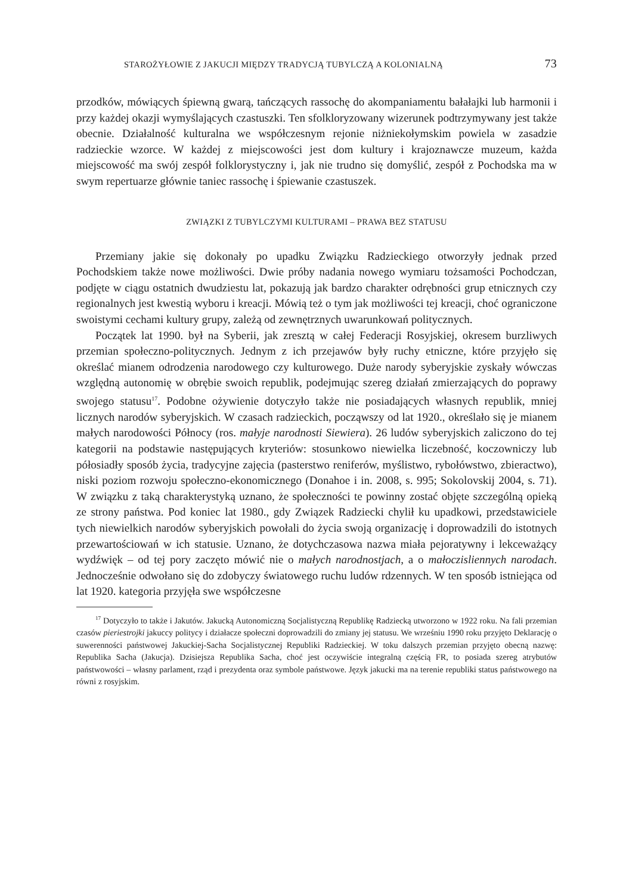STAROŻYŁOWIE Z JAKUCJI MIĘDZY TRADYCJĄ TUBYLCZĄ A KOLONIALNĄ 73
przodków, mówiących śpiewną gwarą, tańczących rassochę do akompaniamentu bałałajki lub harmonii i przy każdej okazji wymyślających czastuszki. Ten sfolkloryzowany wizerunek podtrzymywany jest także obecnie. Działalność kulturalna we współczesnym rejonie niżniekołymskim powiela w zasadzie radzieckie wzorce. W każdej z miejscowości jest dom kultury i krajoznawcze muzeum, każda miejscowość ma swój zespół folklorystyczny i, jak nie trudno się domyślić, zespół z Pochodska ma w swym repertuarze głównie taniec rassochę i śpiewanie czastuszek.
ZWIĄZKI Z TUBYLCZYMI KULTURAMI – PRAWA BEZ STATUSU
Przemiany jakie się dokonały po upadku Związku Radzieckiego otworzyły jednak przed Pochodskiem także nowe możliwości. Dwie próby nadania nowego wymiaru tożsamości Pochodczan, podjęte w ciągu ostatnich dwudziestu lat, pokazują jak bardzo charakter odrębności grup etnicznych czy regionalnych jest kwestią wyboru i kreacji. Mówią też o tym jak możliwości tej kreacji, choć ograniczone swoistymi cechami kultury grupy, zależą od zewnętrznych uwarunkowań politycznych.
Początek lat 1990. był na Syberii, jak zresztą w całej Federacji Rosyjskiej, okresem burzliwych przemian społeczno-politycznych. Jednym z ich przejawów były ruchy etniczne, które przyjęło się określać mianem odrodzenia narodowego czy kulturowego. Duże narody syberyjskie zyskały wówczas względną autonomię w obrębie swoich republik, podejmując szereg działań zmierzających do poprawy swojego statusu<sup>17</sup>. Podobne ożywienie dotyczyło także nie posiadających własnych republik, mniej licznych narodów syberyjskich. W czasach radzieckich, począwszy od lat 1920., określało się je mianem małych narodowości Północy (ros. małyje narodnosti Siewiera). 26 ludów syberyjskich zaliczono do tej kategorii na podstawie następujących kryteriów: stosunkowo niewielka liczebność, koczowniczy lub półosiadły sposób życia, tradycyjne zajęcia (pasterstwo reniferów, myślistwo, rybołówstwo, zbieractwo), niski poziom rozwoju społeczno-ekonomicznego (Donahoe i in. 2008, s. 995; Sokolovskij 2004, s. 71). W związku z taką charakterystyką uznano, że społeczności te powinny zostać objęte szczególną opieką ze strony państwa. Pod koniec lat 1980., gdy Związek Radziecki chylił ku upadkowi, przedstawiciele tych niewielkich narodów syberyjskich powołali do życia swoją organizację i doprowadzili do istotnych przewartościowań w ich statusie. Uznano, że dotychczasowa nazwa miała pejoratywny i lekceważący wydźwięk – od tej pory zaczęto mówić nie o małych narodnostjach, a o małoczisliennych narodach. Jednocześnie odwołano się do zdobyczy światowego ruchu ludów rdzennych. W ten sposób istniejąca od lat 1920. kategoria przyjęła swe współczesne
<sup>17</sup> Dotyczyło to także i Jakutów. Jakucką Autonomiczną Socjalistyczną Republikę Radziecką utworzono w 1922 roku. Na fali przemian czasów pieriestrojki jakuccy politycy i działacze społeczni doprowadzili do zmiany jej statusu. We wrześniu 1990 roku przyjęto Deklarację o suwerenności państwowej Jakuckiej-Sacha Socjalistycznej Republiki Radzieckiej. W toku dalszych przemian przyjęto obecną nazwę: Republika Sacha (Jakucja). Dzisiejsza Republika Sacha, choć jest oczywiście integralną częścią FR, to posiada szereg atrybutów państwowości – własny parlament, rząd i prezydenta oraz symbole państwowe. Język jakucki ma na terenie republiki status państwowego na równi z rosyjskim.